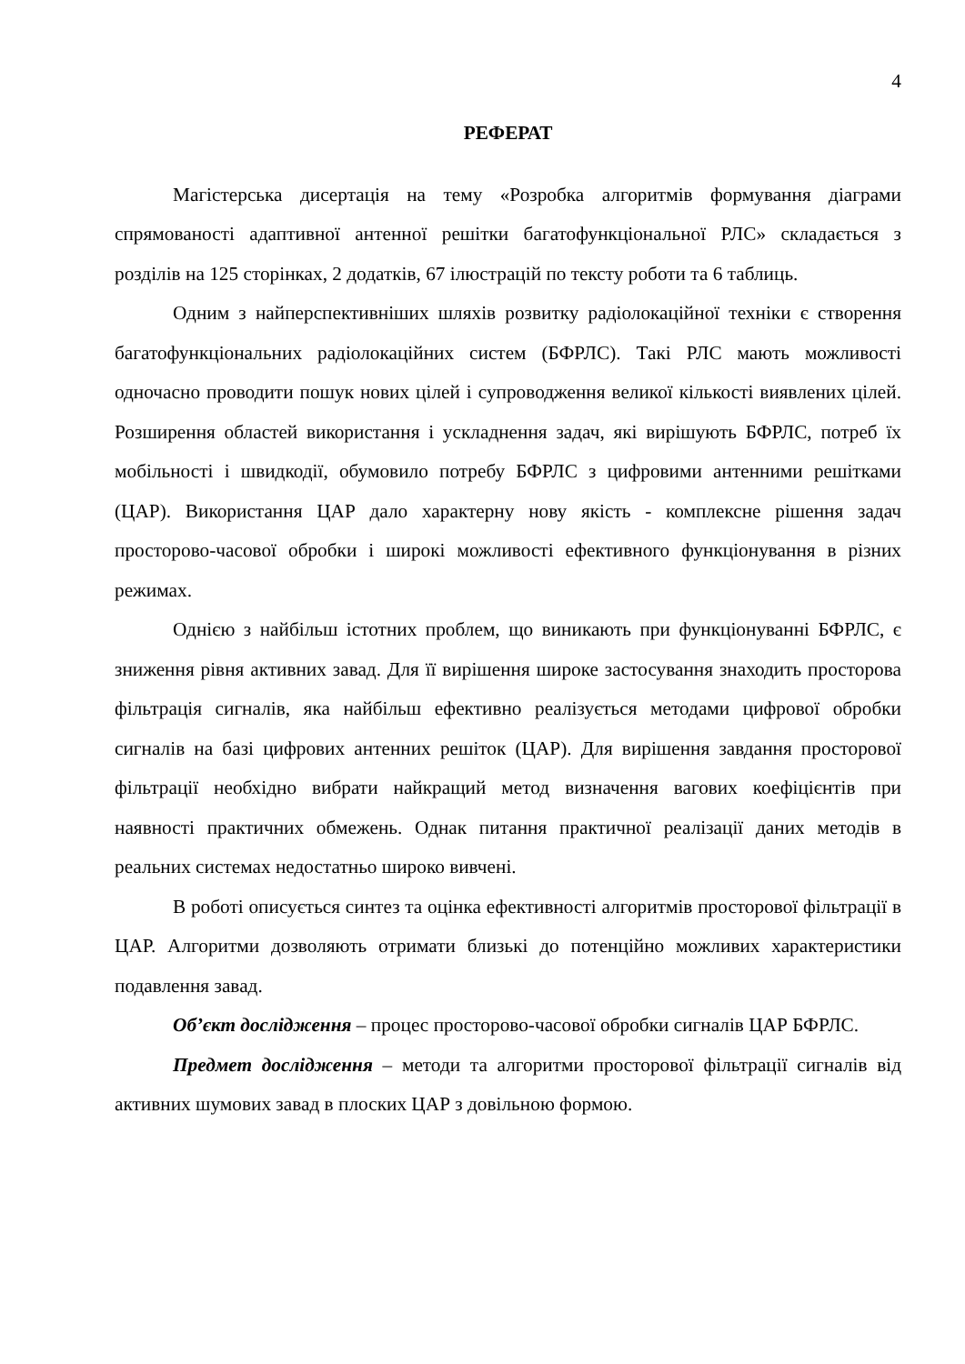4
РЕФЕРАТ
Магістерська дисертація на тему «Розробка алгоритмів формування діаграми спрямованості адаптивної антенної решітки багатофункціональної РЛС» складається з розділів на 125 сторінках, 2 додатків, 67 ілюстрацій по тексту роботи та 6 таблиць.
Одним з найперспективніших шляхів розвитку радіолокаційної техніки є створення багатофункціональних радіолокаційних систем (БФРЛС). Такі РЛС мають можливості одночасно проводити пошук нових цілей і супроводження великої кількості виявлених цілей. Розширення областей використання і ускладнення задач, які вирішують БФРЛС, потреб їх мобільності і швидкодії, обумовило потребу БФРЛС з цифровими антенними решітками (ЦАР). Використання ЦАР дало характерну нову якість - комплексне рішення задач просторово-часової обробки і широкі можливості ефективного функціонування в різних режимах.
Однією з найбільш істотних проблем, що виникають при функціонуванні БФРЛС, є зниження рівня активних завад. Для її вирішення широке застосування знаходить просторова фільтрація сигналів, яка найбільш ефективно реалізується методами цифрової обробки сигналів на базі цифрових антенних решіток (ЦАР). Для вирішення завдання просторової фільтрації необхідно вибрати найкращий метод визначення вагових коефіцієнтів при наявності практичних обмежень. Однак питання практичної реалізації даних методів в реальних системах недостатньо широко вивчені.
В роботі описується синтез та оцінка ефективності алгоритмів просторової фільтрації в ЦАР. Алгоритми дозволяють отримати близькі до потенційно можливих характеристики подавлення завад.
Об’єкт дослідження – процес просторово-часової обробки сигналів ЦАР БФРЛС.
Предмет дослідження – методи та алгоритми просторової фільтрації сигналів від активних шумових завад в плоских ЦАР з довільною формою.